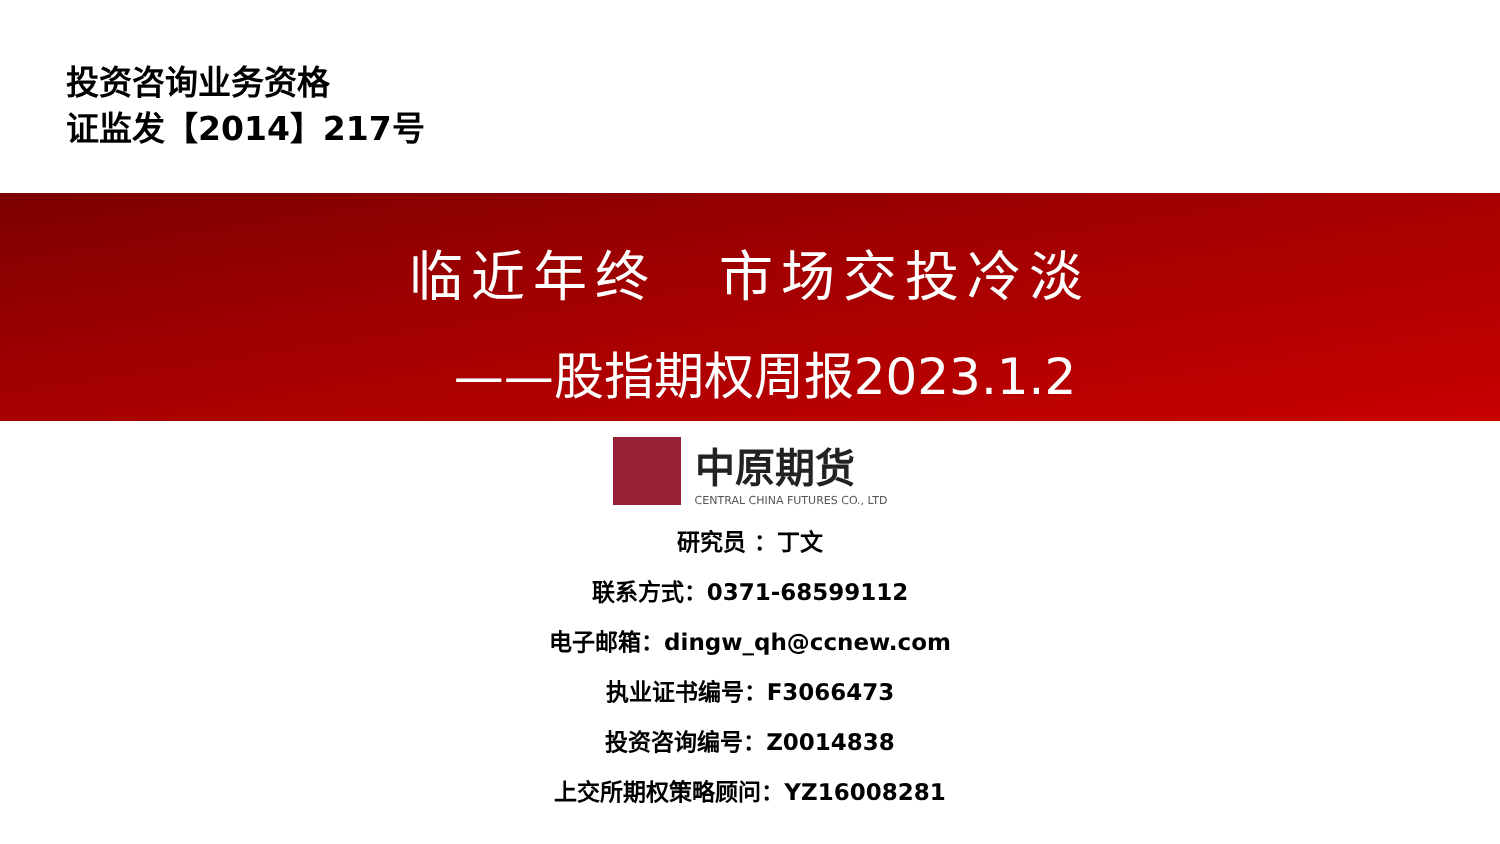投资咨询业务资格
证监发【2014】217号
临近年终　市场交投冷淡
——股指期权周报2023.1.2
中原期货
CENTRAL CHINA FUTURES CO., LTD
研究员 ：丁文
联系方式：0371-68599112
电子邮箱：dingw_qh@ccnew.com
执业证书编号：F3066473
投资咨询编号：Z0014838
上交所期权策略顾问：YZ16008281